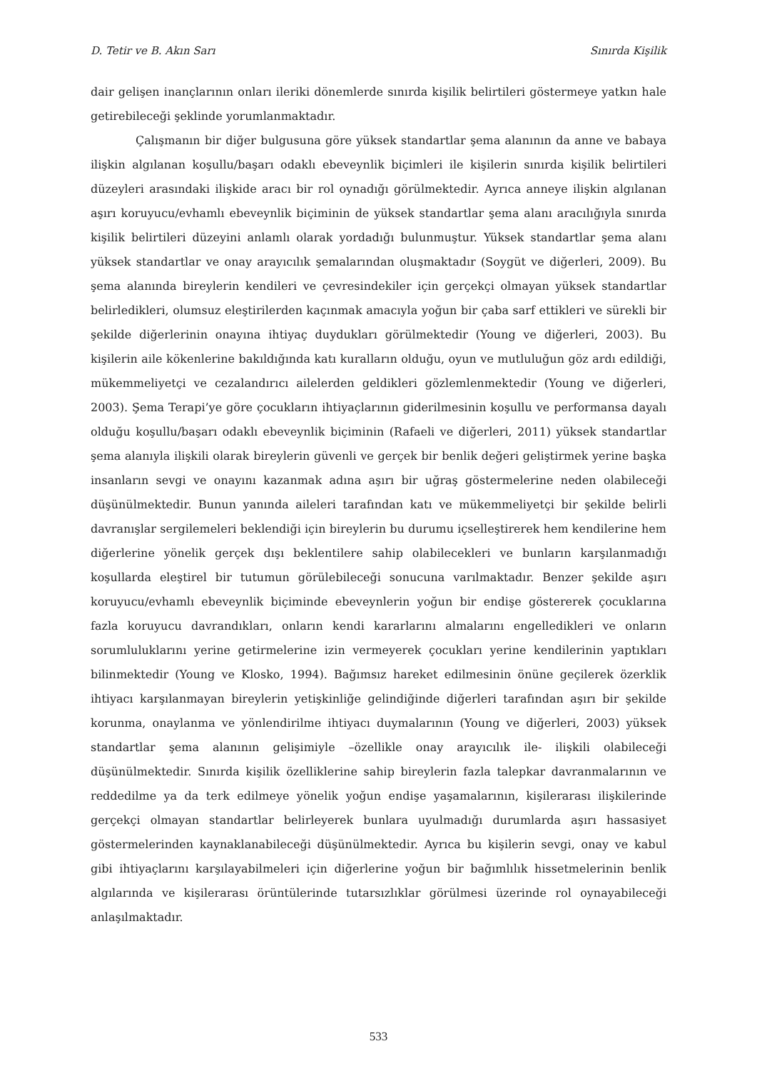D. Tetir ve B. Akın Sarı Sınırda Kişilik
dair gelişen inançlarının onları ileriki dönemlerde sınırda kişilik belirtileri göstermeye yatkın hale getirebileceği şeklinde yorumlanmaktadır.
Çalışmanın bir diğer bulgusuna göre yüksek standartlar şema alanının da anne ve babaya ilişkin algılanan koşullu/başarı odaklı ebeveynlik biçimleri ile kişilerin sınırda kişilik belirtileri düzeyleri arasındaki ilişkide aracı bir rol oynadığı görülmektedir. Ayrıca anneye ilişkin algılanan aşırı koruyucu/evhamlı ebeveynlik biçiminin de yüksek standartlar şema alanı aracılığıyla sınırda kişilik belirtileri düzeyini anlamlı olarak yordadığı bulunmuştur. Yüksek standartlar şema alanı yüksek standartlar ve onay arayıcılık şemalarından oluşmaktadır (Soygüt ve diğerleri, 2009). Bu şema alanında bireylerin kendileri ve çevresindekiler için gerçekçi olmayan yüksek standartlar belirledikleri, olumsuz eleştirilerden kaçınmak amacıyla yoğun bir çaba sarf ettikleri ve sürekli bir şekilde diğerlerinin onayına ihtiyaç duydukları görülmektedir (Young ve diğerleri, 2003). Bu kişilerin aile kökenlerine bakıldığında katı kuralların olduğu, oyun ve mutluluğun göz ardı edildiği, mükemmeliyetçi ve cezalandırıcı ailelerden geldikleri gözlemlenmektedir (Young ve diğerleri, 2003). Şema Terapi’ye göre çocukların ihtiyaçlarının giderilmesinin koşullu ve performansa dayalı olduğu koşullu/başarı odaklı ebeveynlik biçiminin (Rafaeli ve diğerleri, 2011) yüksek standartlar şema alanıyla ilişkili olarak bireylerin güvenli ve gerçek bir benlik değeri geliştirmek yerine başka insanların sevgi ve onayını kazanmak adına aşırı bir uğraş göstermelerine neden olabileceği düşünülmektedir. Bunun yanında aileleri tarafından katı ve mükemmeliyetçi bir şekilde belirli davranışlar sergilemeleri beklendiği için bireylerin bu durumu içselleştirerek hem kendilerine hem diğerlerine yönelik gerçek dışı beklentilere sahip olabilecekleri ve bunların karşılanmadığı koşullarda eleştirel bir tutumun görülebileceği sonucuna varılmaktadır. Benzer şekilde aşırı koruyucu/evhamlı ebeveynlik biçiminde ebeveynlerin yoğun bir endişe göstererek çocuklarına fazla koruyucu davrandıkları, onların kendi kararlarını almalarını engelledikleri ve onların sorumluluklarını yerine getirmelerine izin vermeyerek çocukları yerine kendilerinin yaptıkları bilinmektedir (Young ve Klosko, 1994). Bağımsız hareket edilmesinin önüne geçilerek özerklik ihtiyacı karşılanmayan bireylerin yetişkinliğe gelindiğinde diğerleri tarafından aşırı bir şekilde korunma, onaylanma ve yönlendirilme ihtiyacı duymalarının (Young ve diğerleri, 2003) yüksek standartlar şema alanının gelişimiyle –özellikle onay arayıcılık ile- ilişkili olabileceği düşünülmektedir. Sınırda kişilik özelliklerine sahip bireylerin fazla talepkar davranmalarının ve reddedilme ya da terk edilmeye yönelik yoğun endişe yaşamalarının, kişilerarası ilişkilerinde gerçekçi olmayan standartlar belirleyerek bunlara uyulmadığı durumlarda aşırı hassasiyet göstermelerinden kaynaklanabileceği düşünülmektedir. Ayrıca bu kişilerin sevgi, onay ve kabul gibi ihtiyaçlarını karşılayabilmeleri için diğerlerine yoğun bir bağımlılık hissetmelerinin benlik algılarında ve kişilerarası örüntülerinde tutarsızlıklar görülmesi üzerinde rol oynayabileceği anlaşılmaktadır.
533